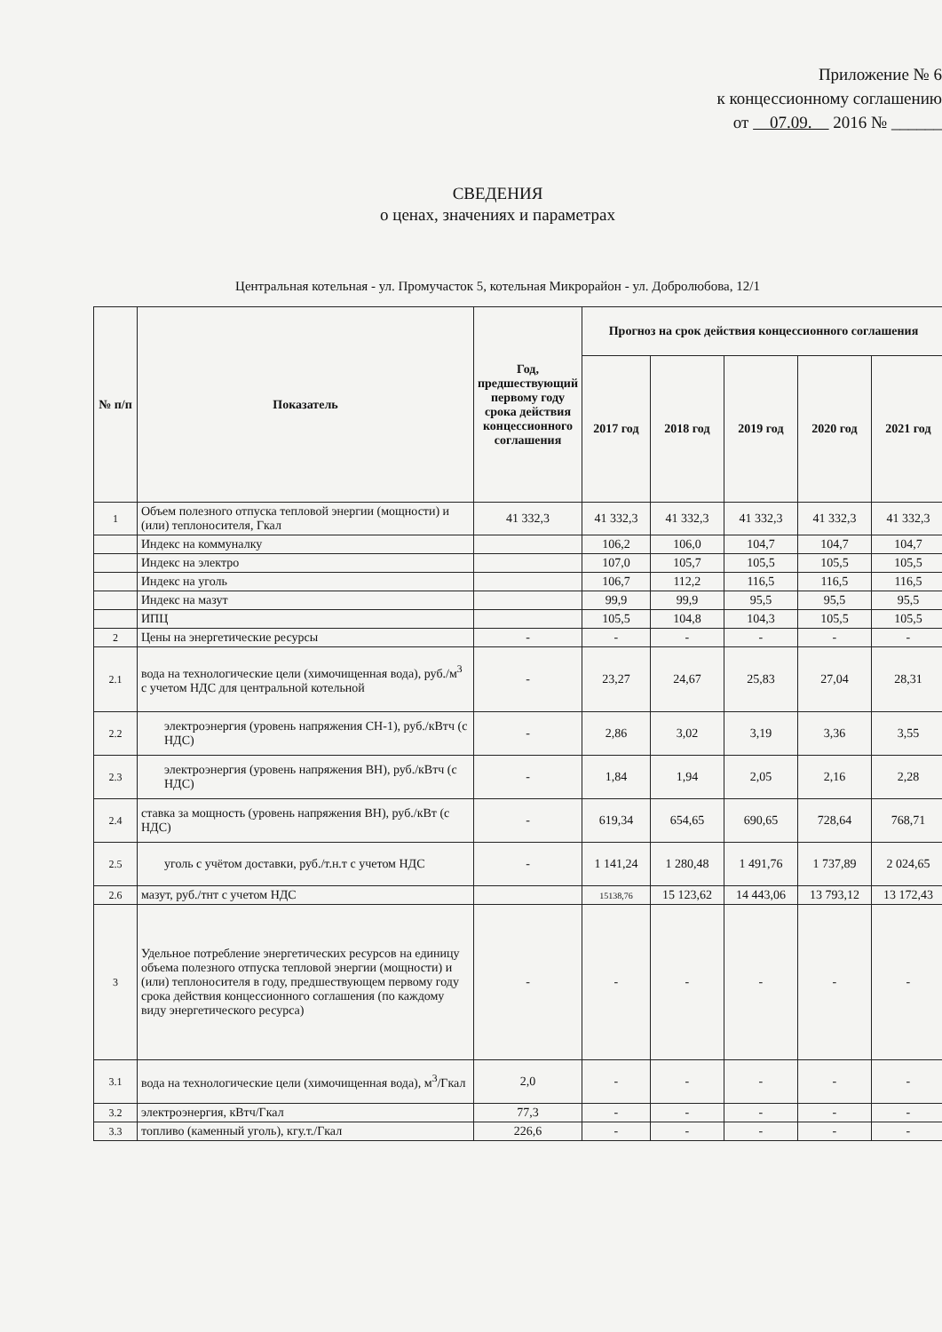Приложение № 6
к концессионному соглашению
от 07.09. 2016 № ______
СВЕДЕНИЯ
о ценах, значениях и параметрах
Центральная котельная - ул. Промучасток 5, котельная Микрорайон - ул. Добролюбова, 12/1
| № п/п | Показатель | Год, предшествующий первому году срока действия концессионного соглашения | Прогноз на срок действия концессионного соглашения | | | | |
| --- | --- | --- | --- | --- | --- | --- | --- |
| | | | 2017 год | 2018 год | 2019 год | 2020 год | 2021 год |
| 1 | Объем полезного отпуска тепловой энергии (мощности) и (или) теплоносителя, Гкал | 41 332,3 | 41 332,3 | 41 332,3 | 41 332,3 | 41 332,3 | 41 332,3 |
| | Индекс на коммуналку | | 106,2 | 106,0 | 104,7 | 104,7 | 104,7 |
| | Индекс на электро | | 107,0 | 105,7 | 105,5 | 105,5 | 105,5 |
| | Индекс на уголь | | 106,7 | 112,2 | 116,5 | 116,5 | 116,5 |
| | Индекс на мазут | | 99,9 | 99,9 | 95,5 | 95,5 | 95,5 |
| | ИПЦ | | 105,5 | 104,8 | 104,3 | 105,5 | 105,5 |
| 2 | Цены на энергетические ресурсы | - | - | - | - | - | - |
| 2.1 | вода на технологические цели (химочищенная вода), руб./м<sup>3</sup> с учетом НДС для центральной котельной | - | 23,27 | 24,67 | 25,83 | 27,04 | 28,31 |
| 2.2 | электроэнергия (уровень напряжения СН-1), руб./кВтч (с НДС) | - | 2,86 | 3,02 | 3,19 | 3,36 | 3,55 |
| 2.3 | электроэнергия (уровень напряжения ВН), руб./кВтч (с НДС) | - | 1,84 | 1,94 | 2,05 | 2,16 | 2,28 |
| 2.4 | ставка за мощность (уровень напряжения ВН), руб./кВт (с НДС) | - | 619,34 | 654,65 | 690,65 | 728,64 | 768,71 |
| 2.5 | уголь с учётом доставки, руб./т.н.т с учетом НДС | - | 1 141,24 | 1 280,48 | 1 491,76 | 1 737,89 | 2 024,65 |
| 2.6 | мазут, руб./тнт с учетом НДС | | 15138,76 | 15 123,62 | 14 443,06 | 13 793,12 | 13 172,43 |
| 3 | Удельное потребление энергетических ресурсов на единицу объема полезного отпуска тепловой энергии (мощности) и (или) теплоносителя в году, предшествующем первому году срока действия концессионного соглашения (по каждому виду энергетического ресурса) | - | - | - | - | - | - |
| 3.1 | вода на технологические цели (химочищенная вода), м<sup>3</sup>/Гкал | 2,0 | - | - | - | - | - |
| 3.2 | электроэнергия, кВтч/Гкал | 77,3 | - | - | - | - | - |
| 3.3 | топливо (каменный уголь), кгу.т./Гкал | 226,6 | - | - | - | - | - |